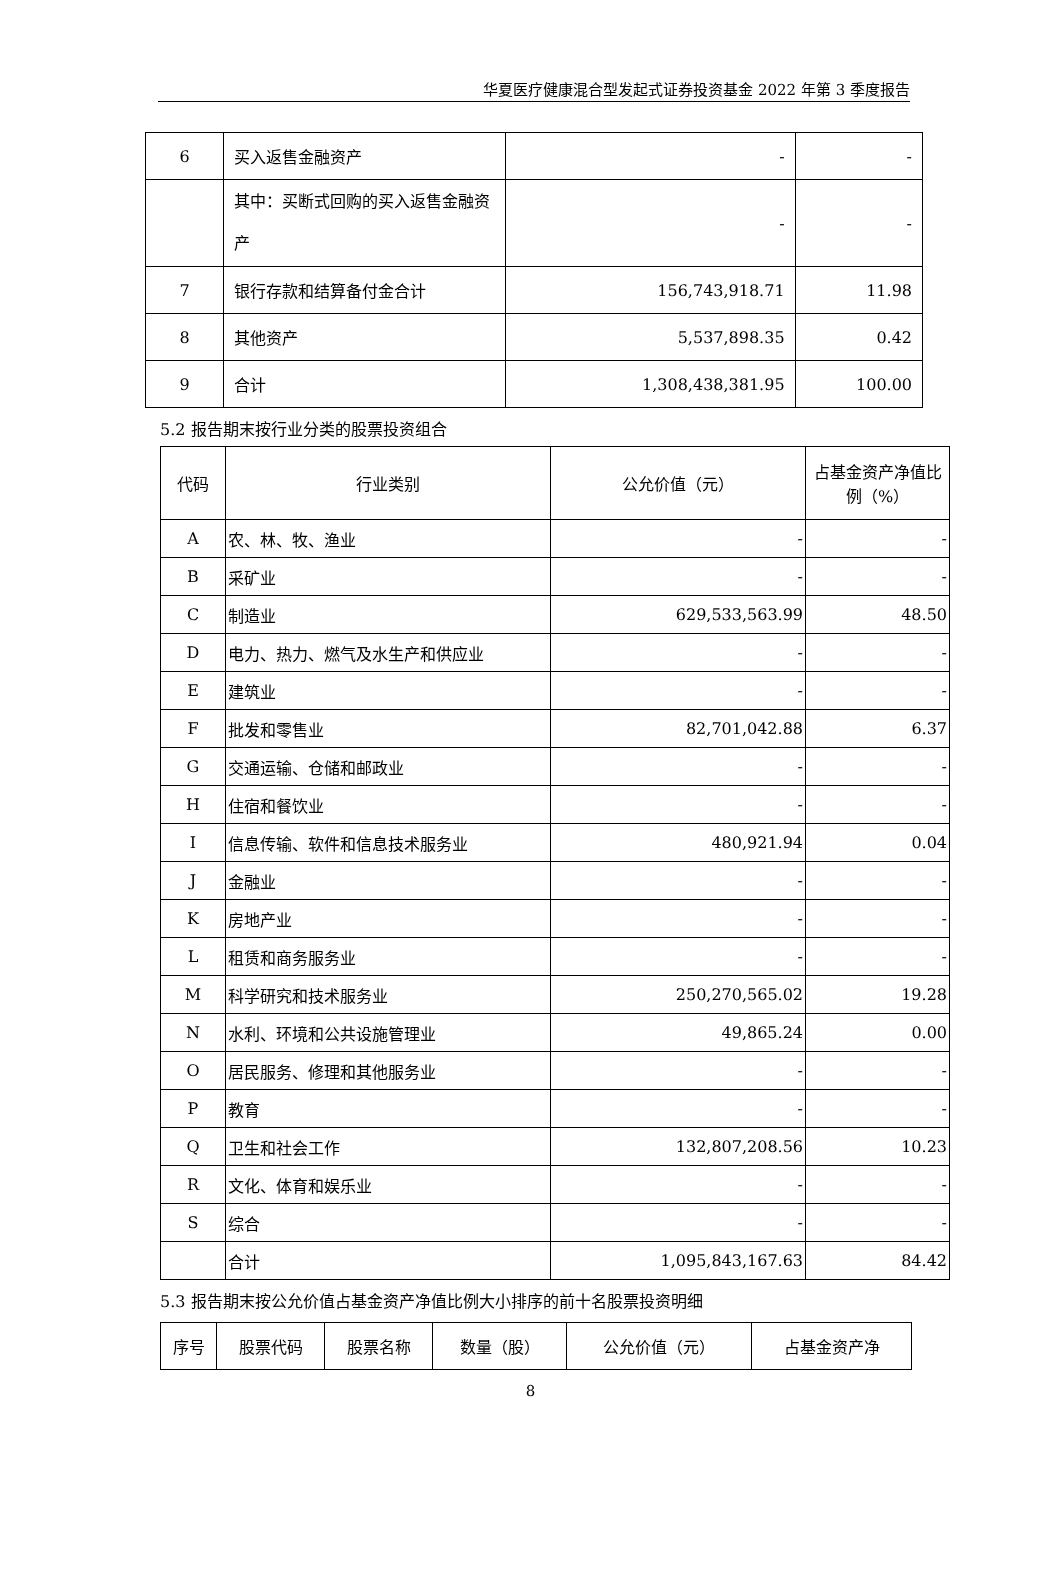华夏医疗健康混合型发起式证券投资基金 2022 年第 3 季度报告
| 6 | 买入返售金融资产 | - | - |
| | 其中：买断式回购的买入返售金融资产 | - | - |
| 7 | 银行存款和结算备付金合计 | 156,743,918.71 | 11.98 |
| 8 | 其他资产 | 5,537,898.35 | 0.42 |
| 9 | 合计 | 1,308,438,381.95 | 100.00 |
5.2 报告期末按行业分类的股票投资组合
| 代码 | 行业类别 | 公允价值（元） | 占基金资产净值比例（%） |
| --- | --- | --- | --- |
| A | 农、林、牧、渔业 | - | - |
| B | 采矿业 | - | - |
| C | 制造业 | 629,533,563.99 | 48.50 |
| D | 电力、热力、燃气及水生产和供应业 | - | - |
| E | 建筑业 | - | - |
| F | 批发和零售业 | 82,701,042.88 | 6.37 |
| G | 交通运输、仓储和邮政业 | - | - |
| H | 住宿和餐饮业 | - | - |
| I | 信息传输、软件和信息技术服务业 | 480,921.94 | 0.04 |
| J | 金融业 | - | - |
| K | 房地产业 | - | - |
| L | 租赁和商务服务业 | - | - |
| M | 科学研究和技术服务业 | 250,270,565.02 | 19.28 |
| N | 水利、环境和公共设施管理业 | 49,865.24 | 0.00 |
| O | 居民服务、修理和其他服务业 | - | - |
| P | 教育 | - | - |
| Q | 卫生和社会工作 | 132,807,208.56 | 10.23 |
| R | 文化、体育和娱乐业 | - | - |
| S | 综合 | - | - |
| | 合计 | 1,095,843,167.63 | 84.42 |
5.3 报告期末按公允价值占基金资产净值比例大小排序的前十名股票投资明细
| 序号 | 股票代码 | 股票名称 | 数量（股） | 公允价值（元） | 占基金资产净 |
| --- | --- | --- | --- | --- | --- |
8